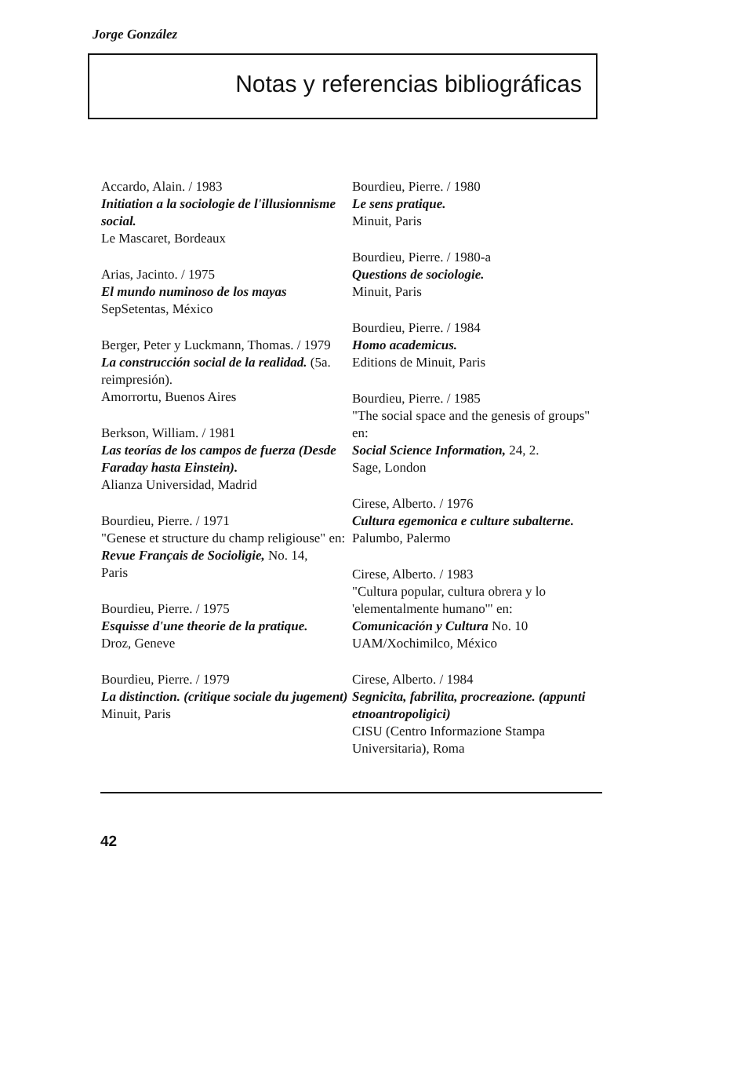Jorge González
Notas y referencias bibliográficas
Accardo, Alain. / 1983
Initiation a la sociologie de l'illusionnisme social.
Le Mascaret, Bordeaux
Arias, Jacinto. / 1975
El mundo numinoso de los mayas
SepSetentas, México
Berger, Peter y Luckmann, Thomas. / 1979
La construcción social de la realidad. (5a. reimpresión).
Amorrortu, Buenos Aires
Berkson, William. / 1981
Las teorías de los campos de fuerza (Desde Faraday hasta Einstein).
Alianza Universidad, Madrid
Bourdieu, Pierre. / 1971
"Genese et structure du champ religiouse" en:
Revue Français de Socioligie, No. 14,
Paris
Bourdieu, Pierre. / 1975
Esquisse d'une theorie de la pratique.
Droz, Geneve
Bourdieu, Pierre. / 1979
La distinction. (critique sociale du jugement)
Minuit, Paris
Bourdieu, Pierre. / 1980
Le sens pratique.
Minuit, Paris
Bourdieu, Pierre. / 1980-a
Questions de sociologie.
Minuit, Paris
Bourdieu, Pierre. / 1984
Homo academicus.
Editions de Minuit, Paris
Bourdieu, Pierre. / 1985
"The social space and the genesis of groups" en:
Social Science Information, 24, 2.
Sage, London
Cirese, Alberto. / 1976
Cultura egemonica e culture subalterne.
Palumbo, Palermo
Cirese, Alberto. / 1983
"Cultura popular, cultura obrera y lo 'elementalmente humano'" en:
Comunicación y Cultura No. 10
UAM/Xochimilco, México
Cirese, Alberto. / 1984
Segnicita, fabrilita, procreazione. (appunti etnoantropoligici)
CISU (Centro Informazione Stampa Universitaria), Roma
42